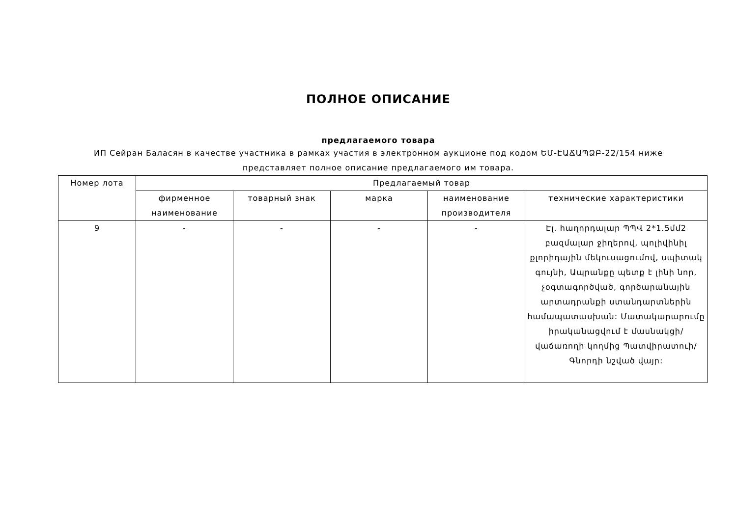ПОЛНОЕ ОПИСАНИЕ
предлагаемого товара
ИП Сейран Баласян в качестве участника в рамках участия в электронном аукционе под кодом ԵՄ-ԷԱՃԱՊՁԲ-22/154 ниже представляет полное описание предлагаемого им товара.
| Номер лота | Предлагаемый товар | | | | |
| --- | --- | --- | --- | --- | --- |
| | фирменное наименование | товарный знак | марка | наименование производителя | технические характеристики |
| 9 | - | - | - | - | Էլ. հաղորդալար ՊՊՎ 2*1.5մմ2 բազմալար ջիղերով, պոլիվինիլ քլորիդային մեկուսացումով, սպիտակ գույնի, Ապրանքը պետք է լինի նոր, չօգտագործված, գործարանային արտադրանքի ստանդարտներին համապատասխան: Մատակարարումը իրականացվում է մասնակցի/վաճառողի կողմից Պատվիրատուի/Գնորդի նշված վայր: |